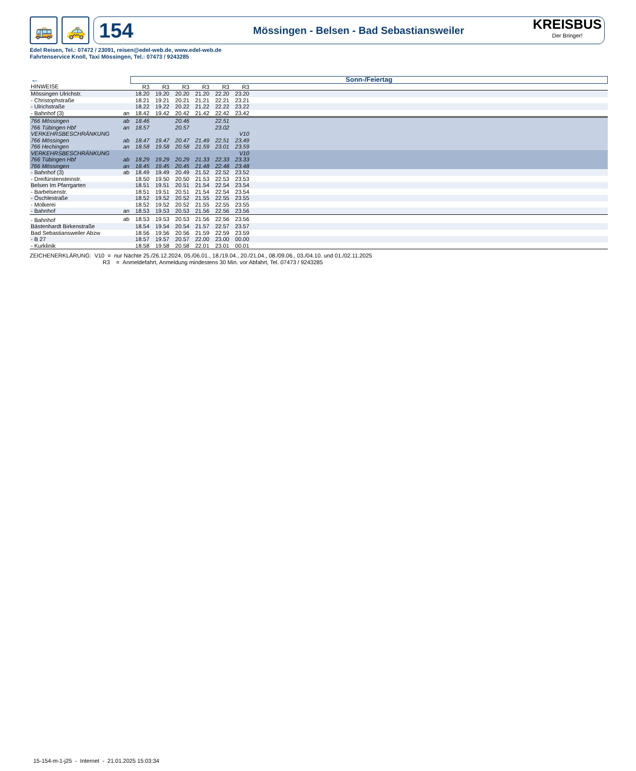🚌 🚕
154 Mössingen - Belsen - Bad Sebastiansweiler
KREISBUS
Der Bringer!
Edel Reisen, Tel.: 07472 / 23091, reisen@edel-web.de, www.edel-web.de
Fahrtenservice Knoll, Taxi Mössingen, Tel.: 07473 / 9243285
| ← | | Sonn-/Feiertag | | | | | | |
| --- | --- | --- | --- | --- | --- | --- | --- | --- |
| HINWEISE | | R3 | R3 | R3 | R3 | R3 | R3 | |
| Mössingen Ulrichstr. | | 18.20 | 19.20 | 20.20 | 21.20 | 22.20 | 23.20 | |
| - Christophstraße | | 18.21 | 19.21 | 20.21 | 21.21 | 22.21 | 23.21 | |
| - Ulrichstraße | | 18.22 | 19.22 | 20.22 | 21.22 | 22.22 | 23.22 | |
| - Bahnhof (3) | an | 18.42 | 19.42 | 20.42 | 21.42 | 22.42 | 23.42 | |
| 766 Mössingen | ab | 18.46 | | 20.46 | | 22.51 | | |
| 766 Tübingen Hbf | an | 18.57 | | 20.57 | | 23.02 | | |
| VERKEHRSBESCHRÄNKUNG | | | | | | | V10 | |
| 766 Mössingen | ab | 18.47 | 19.47 | 20.47 | 21.49 | 22.51 | 23.49 | |
| 766 Hechingen | an | 18.58 | 19.58 | 20.58 | 21.59 | 23.01 | 23.59 | |
| VERKEHRSBESCHRÄNKUNG | | | | | | | V10 | |
| 766 Tübingen Hbf | ab | 18.29 | 19.29 | 20.29 | 21.33 | 22.33 | 23.33 | |
| 766 Mössingen | an | 18.45 | 19.45 | 20.45 | 21.48 | 22.48 | 23.48 | |
| - Bahnhof (3) | ab | 18.49 | 19.49 | 20.49 | 21.52 | 22.52 | 23.52 | |
| - Dreifürstensteinstr. | | 18.50 | 19.50 | 20.50 | 21.53 | 22.53 | 23.53 | |
| Belsen Im Pfarrgarten | | 18.51 | 19.51 | 20.51 | 21.54 | 22.54 | 23.54 | |
| - Barbelsenstr. | | 18.51 | 19.51 | 20.51 | 21.54 | 22.54 | 23.54 | |
| - Öschlestraße | | 18.52 | 19.52 | 20.52 | 21.55 | 22.55 | 23.55 | |
| - Molkerei | | 18.52 | 19.52 | 20.52 | 21.55 | 22.55 | 23.55 | |
| - Bahnhof | an | 18.53 | 19.53 | 20.53 | 21.56 | 22.56 | 23.56 | |
| - Bahnhof | ab | 18.53 | 19.53 | 20.53 | 21.56 | 22.56 | 23.56 | |
| Bästenhardt Birkenstraße | | 18.54 | 19.54 | 20.54 | 21.57 | 22.57 | 23.57 | |
| Bad Sebastiansweiler Abzw | | 18.56 | 19.56 | 20.56 | 21.59 | 22.59 | 23.59 | |
| - B 27 | | 18.57 | 19.57 | 20.57 | 22.00 | 23.00 | 00.00 | |
| - Kurklinik | | 18.58 | 19.58 | 20.58 | 22.01 | 23.01 | 00.01 | |
ZEICHENERKLÄRUNG: V10 = nur Nächte 25./26.12.2024, 05./06.01., 18./19.04., 20./21.04., 08./09.06., 03./04.10. und 01./02.11.2025
R3 = Anmeldefahrt, Anmeldung mindestens 30 Min. vor Abfahrt, Tel. 07473 / 9243285
15-154-m-1-j25 - Internet - 21.01.2025 15:03:34